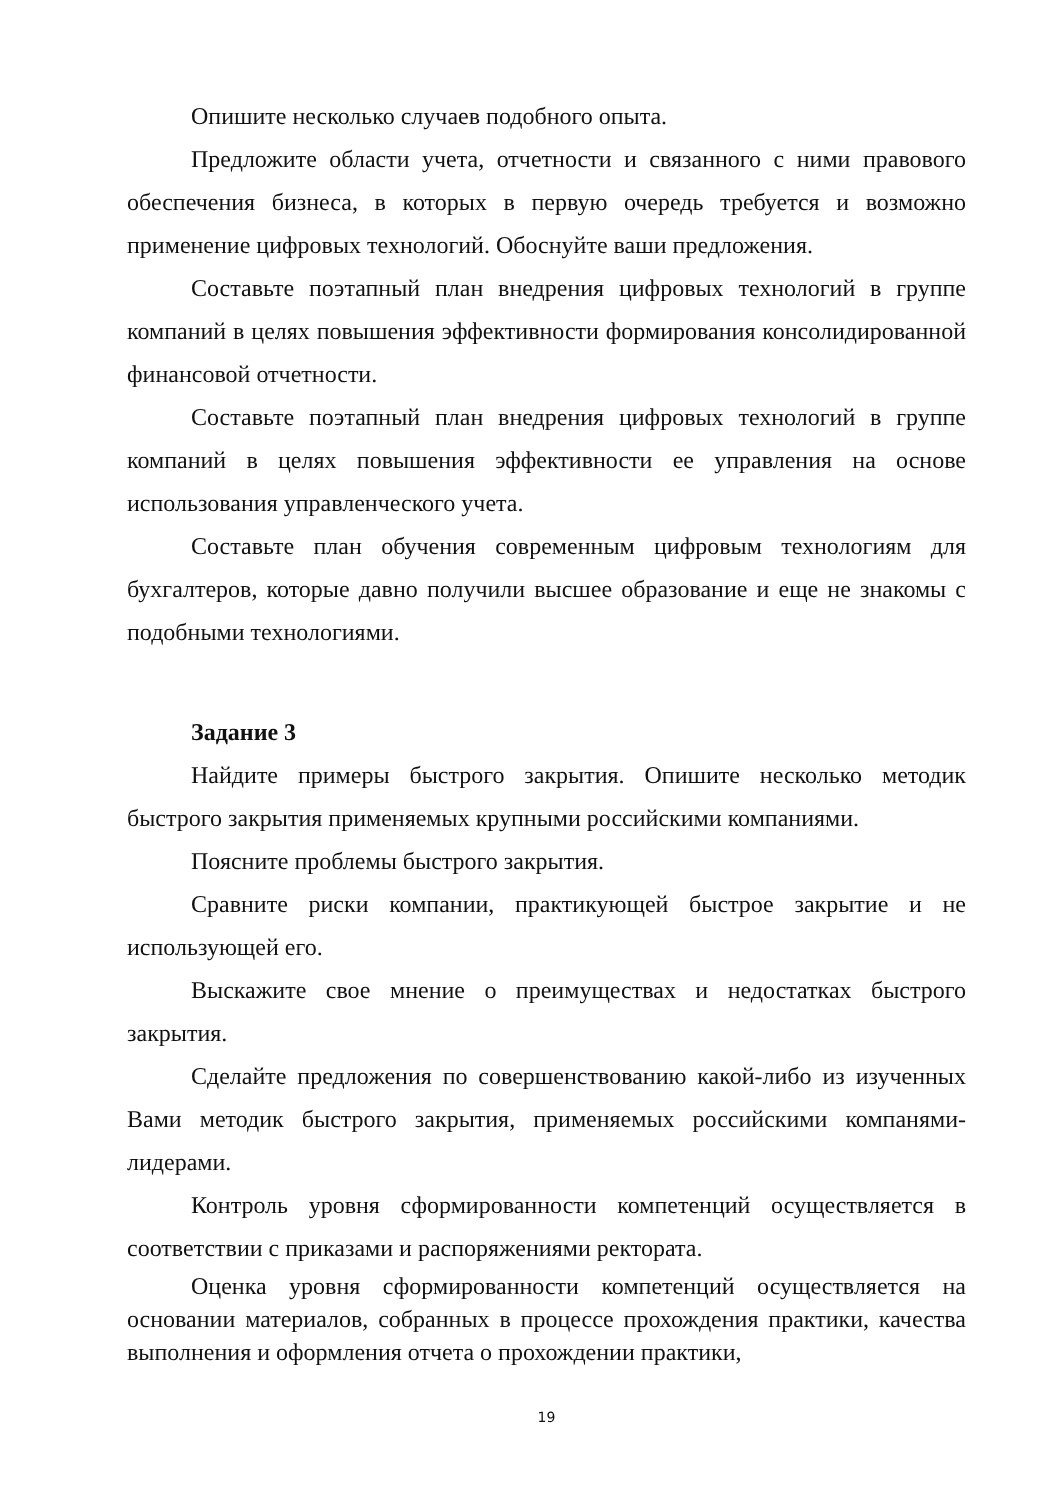Опишите несколько случаев подобного опыта.
Предложите области учета, отчетности и связанного с ними правового обеспечения бизнеса, в которых в первую очередь требуется и возможно применение цифровых технологий. Обоснуйте ваши предложения.
Составьте поэтапный план внедрения цифровых технологий в группе компаний в целях повышения эффективности формирования консолидированной финансовой отчетности.
Составьте поэтапный план внедрения цифровых технологий в группе компаний в целях повышения эффективности ее управления на основе использования управленческого учета.
Составьте план обучения современным цифровым технологиям для бухгалтеров, которые давно получили высшее образование и еще не знакомы с подобными технологиями.
Задание 3
Найдите примеры быстрого закрытия. Опишите несколько методик быстрого закрытия применяемых крупными российскими компаниями.
Поясните проблемы быстрого закрытия.
Сравните риски компании, практикующей быстрое закрытие и не использующей его.
Выскажите свое мнение о преимуществах и недостатках быстрого закрытия.
Сделайте предложения по совершенствованию какой-либо из изученных Вами методик быстрого закрытия, применяемых российскими компанями-лидерами.
Контроль уровня сформированности компетенций осуществляется в соответствии с приказами и распоряжениями ректората.
Оценка уровня сформированности компетенций осуществляется на основании материалов, собранных в процессе прохождения практики, качества выполнения и оформления отчета о прохождении практики,
19